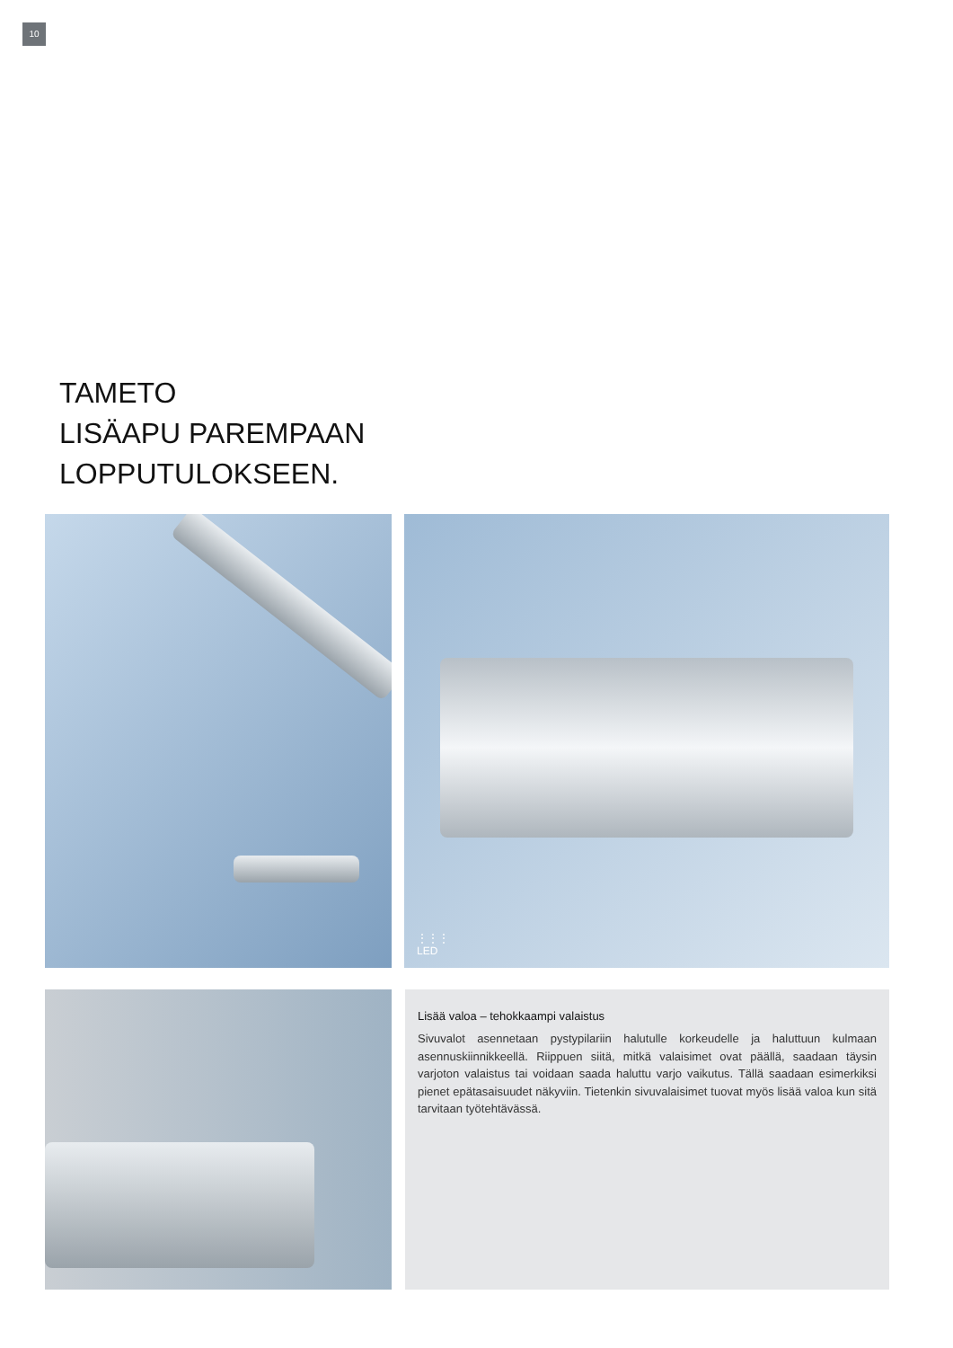10
TAMETO
LISÄAPU PAREMPAAN
LOPPUTULOKSEEN.
⋮⋮⋮
LED
Lisää valoa – tehokkaampi valaistus
Sivuvalot asennetaan pystypilariin halutulle korkeudelle ja haluttuun kulmaan asennuskiinnikkeellä. Riippuen siitä, mitkä valaisimet ovat päällä, saadaan täysin varjoton valaistus tai voidaan saada haluttu varjo vaikutus. Tällä saadaan esimerkiksi pienet epätasaisuudet näkyviin. Tietenkin sivuvalaisimet tuovat myös lisää valoa kun sitä tarvitaan työtehtävässä.